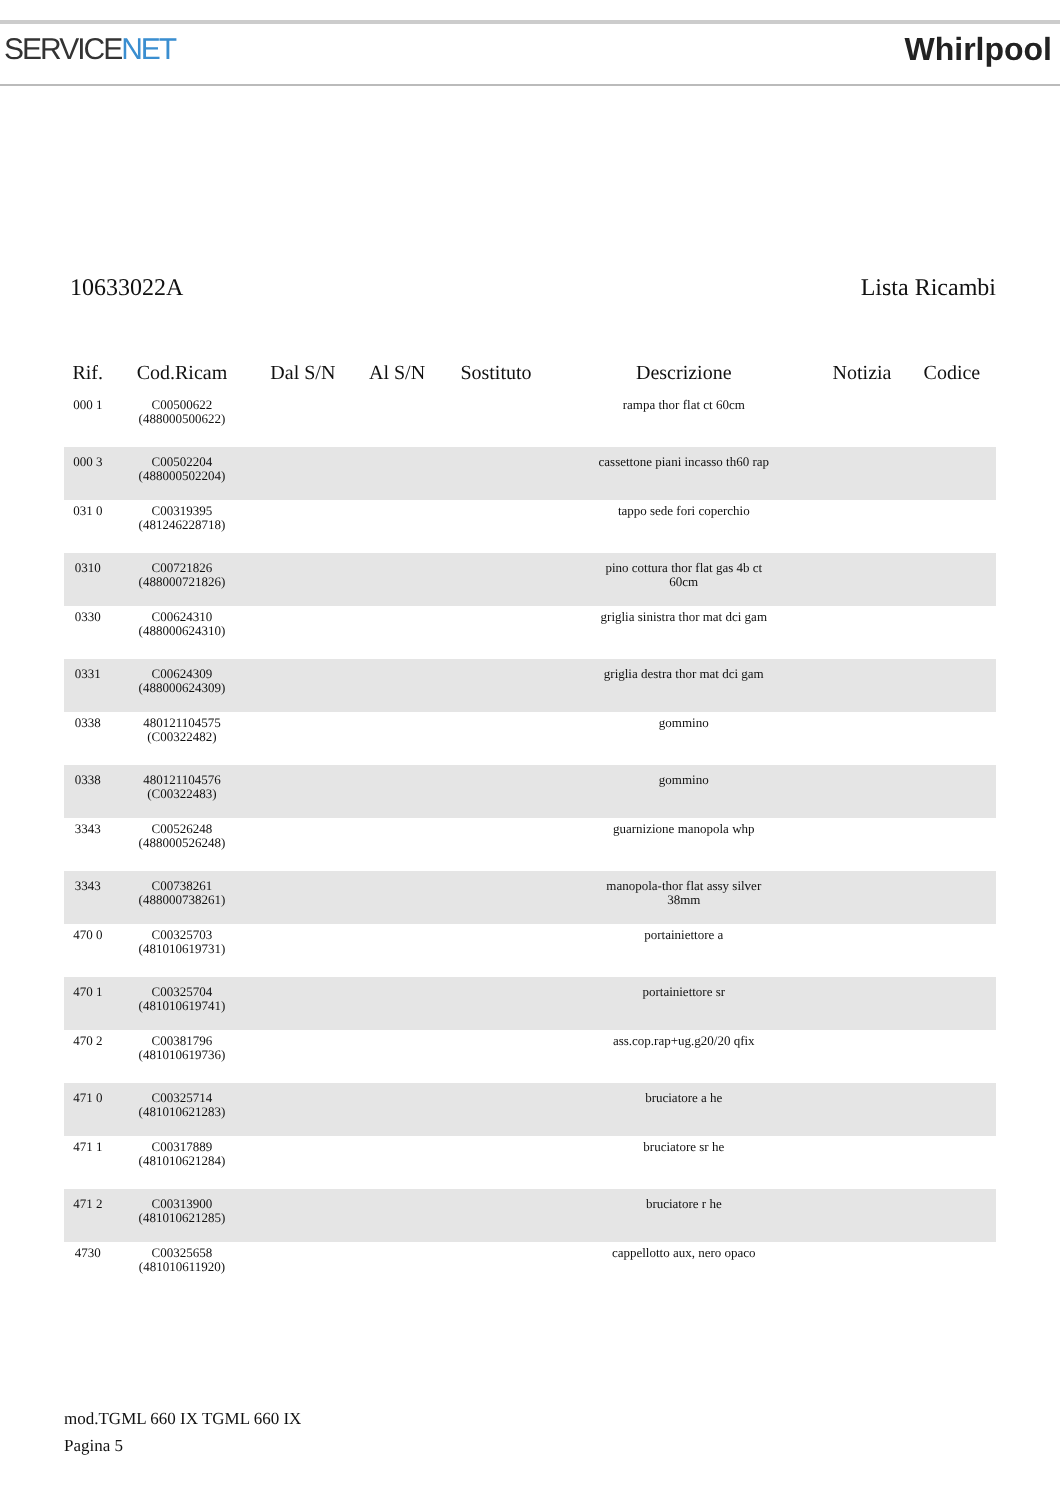SERVICENET Whirlpool
10633022A Lista Ricambi
| Rif. | Cod.Ricam | Dal S/N | Al S/N | Sostituto | Descrizione | Notizia | Codice |
| --- | --- | --- | --- | --- | --- | --- | --- |
| 000 1 | C00500622 (488000500622) | | | | rampa thor flat ct 60cm | | |
| 000 3 | C00502204 (488000502204) | | | | cassettone piani incasso th60 rap | | |
| 031 0 | C00319395 (481246228718) | | | | tappo sede fori coperchio | | |
| 0310 | C00721826 (488000721826) | | | | pino cottura thor flat gas 4b ct 60cm | | |
| 0330 | C00624310 (488000624310) | | | | griglia sinistra thor mat dci gam | | |
| 0331 | C00624309 (488000624309) | | | | griglia destra thor mat dci gam | | |
| 0338 | 480121104575 (C00322482) | | | | gommino | | |
| 0338 | 480121104576 (C00322483) | | | | gommino | | |
| 3343 | C00526248 (488000526248) | | | | guarnizione manopola whp | | |
| 3343 | C00738261 (488000738261) | | | | manopola-thor flat assy silver 38mm | | |
| 470 0 | C00325703 (481010619731) | | | | portainiettore a | | |
| 470 1 | C00325704 (481010619741) | | | | portainiettore sr | | |
| 470 2 | C00381796 (481010619736) | | | | ass.cop.rap+ug.g20/20 qfix | | |
| 471 0 | C00325714 (481010621283) | | | | bruciatore a he | | |
| 471 1 | C00317889 (481010621284) | | | | bruciatore sr he | | |
| 471 2 | C00313900 (481010621285) | | | | bruciatore r he | | |
| 4730 | C00325658 (481010611920) | | | | cappellotto aux, nero opaco | | |
mod.TGML 660 IX TGML 660 IX
Pagina 5